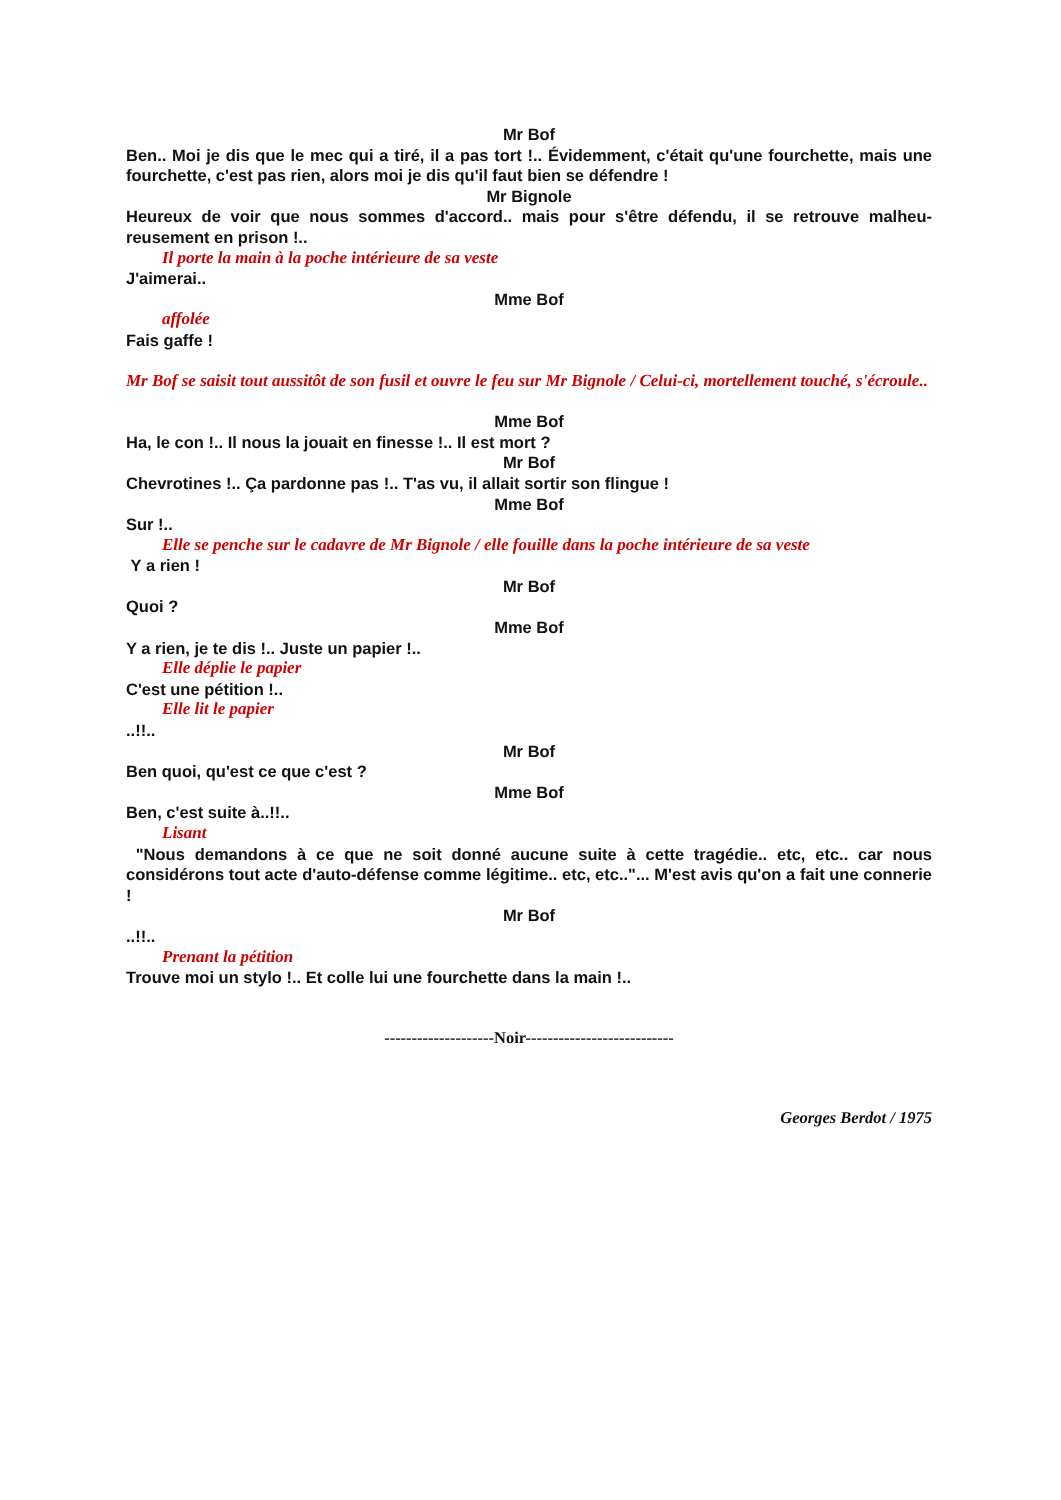Mr Bof
Ben.. Moi je dis que le mec qui a tiré, il a pas tort !.. Évidemment, c'était qu'une fourchette, mais une fourchette, c'est pas rien, alors moi je dis qu'il faut bien se défendre !
Mr Bignole
Heureux de voir que nous sommes d'accord.. mais pour s'être défendu, il se retrouve malheu-reusement en prison !..
Il porte la main à la poche intérieure de sa veste
J'aimerai..
Mme Bof
affolée
Fais gaffe !
Mr Bof se saisit tout aussitôt de son fusil et ouvre le feu sur Mr Bignole / Celui-ci, mortellement touché, s'écroule..
Mme Bof
Ha, le con !.. Il nous la jouait en finesse !.. Il est mort ?
Mr Bof
Chevrotines !.. Ça pardonne pas !.. T'as vu, il allait sortir son flingue !
Mme Bof
Sur !..
Elle se penche sur le cadavre de Mr Bignole / elle fouille dans la poche intérieure de sa veste
Y a rien !
Mr Bof
Quoi ?
Mme Bof
Y a rien, je te dis !.. Juste un papier !..
Elle déplie le papier
C'est une pétition !..
Elle lit le papier
..!!..
Mr Bof
Ben quoi, qu'est ce que c'est ?
Mme Bof
Ben, c'est suite à..!!..
Lisant
"Nous demandons à ce que ne soit donné aucune suite à cette tragédie.. etc, etc.. car nous considérons tout acte d'auto-défense comme légitime.. etc, etc.."... M'est avis qu'on a fait une connerie !
Mr Bof
..!!..
Prenant la pétition
Trouve moi un stylo !.. Et colle lui une fourchette dans la main !..
--------------------Noir---------------------------
Georges Berdot / 1975